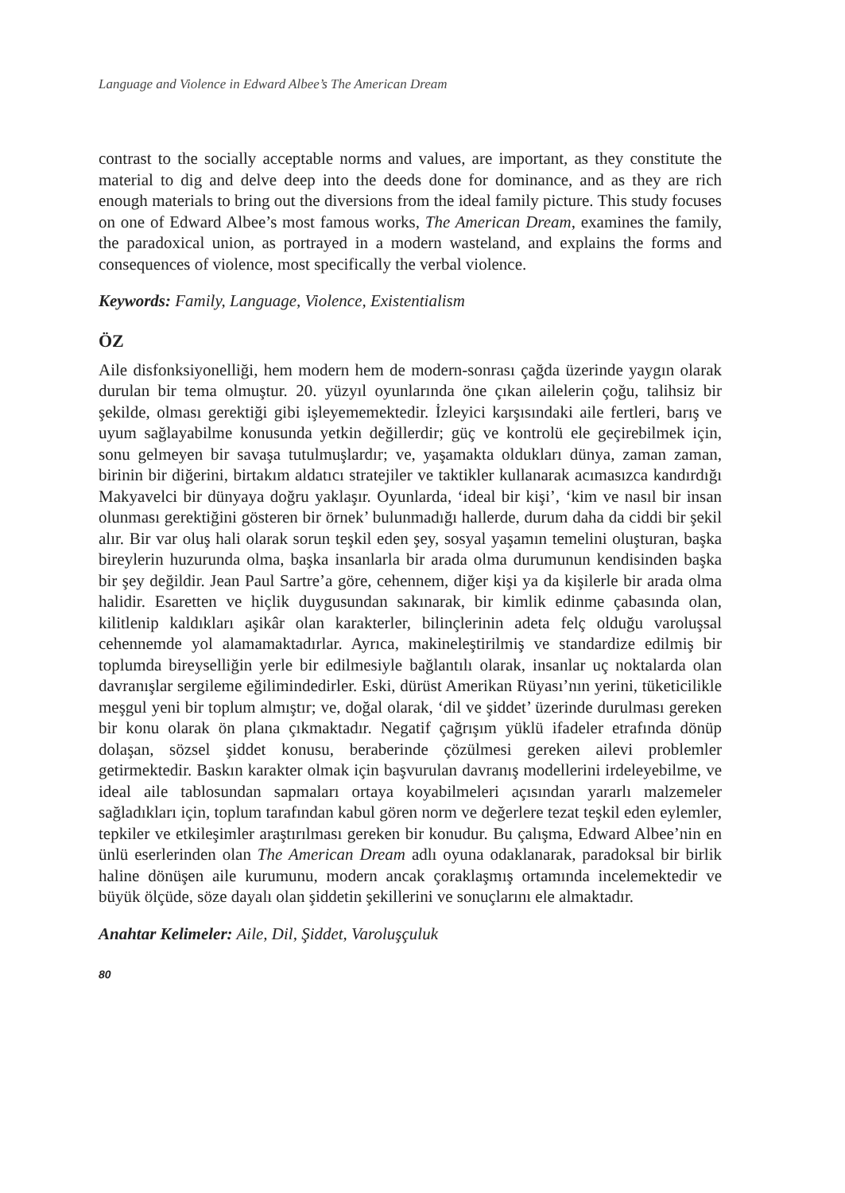Language and Violence in Edward Albee’s The American Dream
contrast to the socially acceptable norms and values, are important, as they constitute the material to dig and delve deep into the deeds done for dominance, and as they are rich enough materials to bring out the diversions from the ideal family picture. This study focuses on one of Edward Albee’s most famous works, The American Dream, examines the family, the paradoxical union, as portrayed in a modern wasteland, and explains the forms and consequences of violence, most specifically the verbal violence.
Keywords: Family, Language, Violence, Existentialism
ÖZ
Aile disfonksiyonelliği, hem modern hem de modern-sonrası çağda üzerinde yaygın olarak durulan bir tema olmuştur. 20. yüzyıl oyunlarında öne çıkan ailelerin çoğu, talihsiz bir şekilde, olması gerektiği gibi işleyememektedir. İzleyici karşısındaki aile fertleri, barış ve uyum sağlayabilme konusunda yetkin değillerdir; güç ve kontrolü ele geçirebilmek için, sonu gelmeyen bir savaşa tutulmuşlardır; ve, yaşamakta oldukları dünya, zaman zaman, birinin bir diğerini, birtakım aldatıcı stratejiler ve taktikler kullanarak acımasızca kandırdığı Makyavelci bir dünyaya doğru yaklaşır. Oyunlarda, ‘ideal bir kişi’, ‘kim ve nasıl bir insan olunması gerektiğini gösteren bir örnek’ bulunmadığı hallerde, durum daha da ciddi bir şekil alır. Bir var oluş hali olarak sorun teşkil eden şey, sosyal yaşamın temelini oluşturan, başka bireylerin huzurunda olma, başka insanlarla bir arada olma durumunun kendisinden başka bir şey değildir. Jean Paul Sartre’a göre, cehennem, diğer kişi ya da kişilerle bir arada olma halidir. Esaretten ve hiçlik duygusundan sakınarak, bir kimlik edinme çabasında olan, kilitlenip kaldıkları aşikâr olan karakterler, bilinçlerinin adeta felç olduğu varoluşsal cehennemde yol alamamaktadırlar. Ayrıca, makineleştirilmiş ve standardize edilmiş bir toplumda bireyselliğin yerle bir edilmesiyle bağlantılı olarak, insanlar uç noktalarda olan davranışlar sergileme eğilimindedirler. Eski, dürüst Amerikan Rüyası’nın yerini, tüketicilikle meşgul yeni bir toplum almıştır; ve, doğal olarak, ‘dil ve şiddet’ üzerinde durulması gereken bir konu olarak ön plana çıkmaktadır. Negatif çağrışım yüklü ifadeler etrafında dönüp dolaşan, sözsel şiddet konusu, beraberinde çözülmesi gereken ailevi problemler getirmektedir. Baskın karakter olmak için başvurulan davranış modellerini irdeleyebilme, ve ideal aile tablosundan sapmaları ortaya koyabilmeleri açısından yararlı malzemeler sağladıkları için, toplum tarafından kabul gören norm ve değerlere tezat teşkil eden eylemler, tepkiler ve etkileşimler araştırılması gereken bir konudur. Bu çalışma, Edward Albee’nin en ünlü eserlerinden olan The American Dream adlı oyuna odaklanarak, paradoksal bir birlik haline dönüşen aile kurumunu, modern ancak çoraklaşmış ortamında incelemektedir ve büyük ölçüde, söze dayalı olan şiddetin şekillerini ve sonuçlarını ele almaktadır.
Anahtar Kelimeler: Aile, Dil, Şiddet, Varoluşçuluk
80